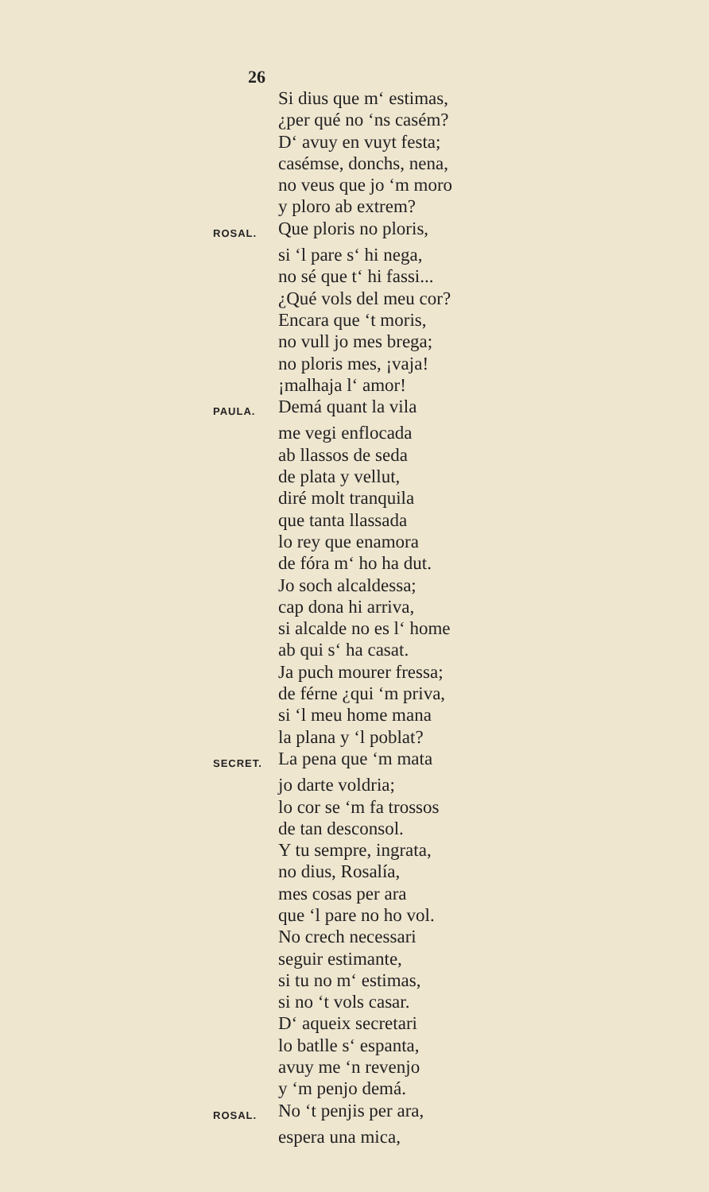26
Si dius que m‘ estimas,
¿per qué no ‘ns casém?
D‘ avuy en vuyt festa;
casémse, donchs, nena,
no veus que jo ‘m moro
y ploro ab extrem?
ROSAL. Que ploris no ploris,
si ‘l pare s‘ hi nega,
no sé que t‘ hi fassi...
¿Qué vols del meu cor?
Encara que ‘t moris,
no vull jo mes brega;
no ploris mes, ¡vaja!
¡malhaja l‘ amor!
PAULA. Demá quant la vila
me vegi enflocada
ab llassos de seda
de plata y vellut,
diré molt tranquila
que tanta llassada
lo rey que enamora
de fóra m‘ ho ha dut.
Jo soch alcaldessa;
cap dona hi arriva,
si alcalde no es l‘ home
ab qui s‘ ha casat.
Ja puch mourer fressa;
de férne ¿qui ‘m priva,
si ‘l meu home mana
la plana y ‘l poblat?
SECRET. La pena que ‘m mata
jo darte voldria;
lo cor se ‘m fa trossos
de tan desconsol.
Y tu sempre, ingrata,
no dius, Rosalía,
mes cosas per ara
que ‘l pare no ho vol.
No crech necessari
seguir estimante,
si tu no m‘ estimas,
si no ‘t vols casar.
D‘ aqueix secretari
lo batlle s‘ espanta,
avuy me ‘n revenjo
y ‘m penjo demá.
ROSAL. No ‘t penjis per ara,
espera una mica,